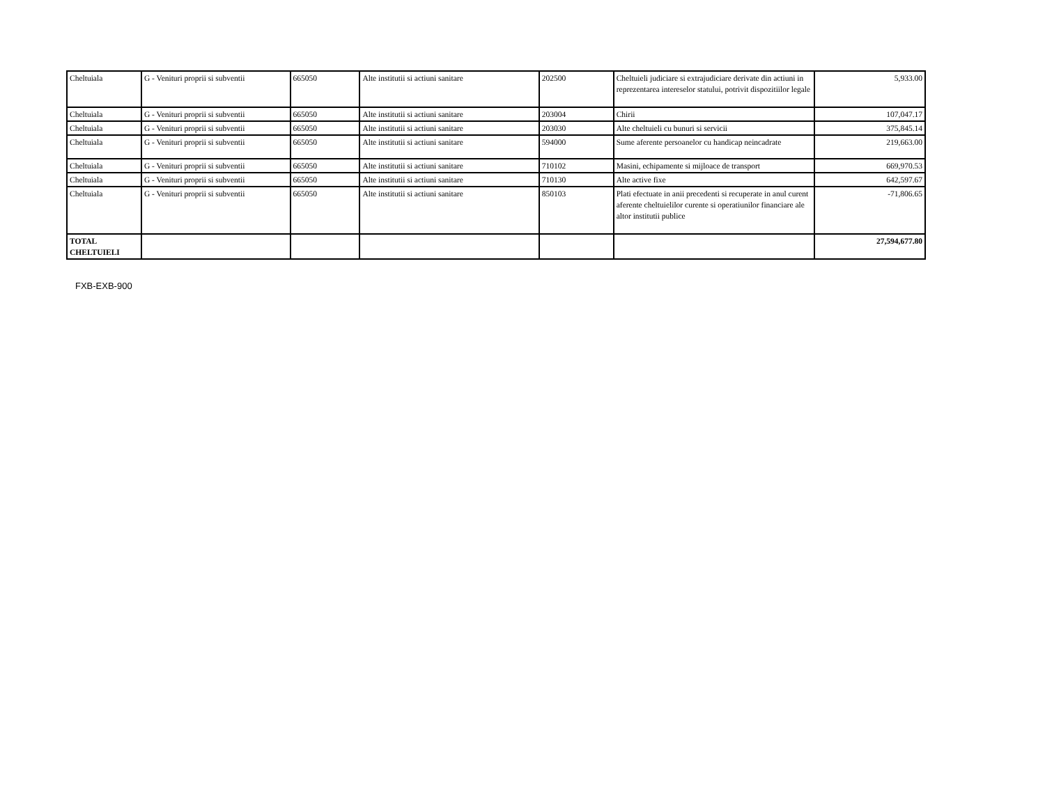| Cheltuiala | G - Venituri proprii si subventii | 665050 | Alte institutii si actiuni sanitare | 202500 | Cheltuieli judiciare si extrajudiciare derivate din actiuni in reprezentarea intereselor statului, potrivit dispozitiilor legale | 5,933.00 |
| Cheltuiala | G - Venituri proprii si subventii | 665050 | Alte institutii si actiuni sanitare | 203004 | Chirii | 107,047.17 |
| Cheltuiala | G - Venituri proprii si subventii | 665050 | Alte institutii si actiuni sanitare | 203030 | Alte cheltuieli cu bunuri si servicii | 375,845.14 |
| Cheltuiala | G - Venituri proprii si subventii | 665050 | Alte institutii si actiuni sanitare | 594000 | Sume aferente persoanelor cu handicap neincadrate | 219,663.00 |
| Cheltuiala | G - Venituri proprii si subventii | 665050 | Alte institutii si actiuni sanitare | 710102 | Masini, echipamente si mijloace de transport | 669,970.53 |
| Cheltuiala | G - Venituri proprii si subventii | 665050 | Alte institutii si actiuni sanitare | 710130 | Alte active fixe | 642,597.67 |
| Cheltuiala | G - Venituri proprii si subventii | 665050 | Alte institutii si actiuni sanitare | 850103 | Plati efectuate in anii precedenti si recuperate in anul curent aferente cheltuielilor curente si operatiunilor financiare ale altor institutii publice | -71,806.65 |
| TOTAL CHELTUIELI | | | | | | 27,594,677.80 |
FXB-EXB-900